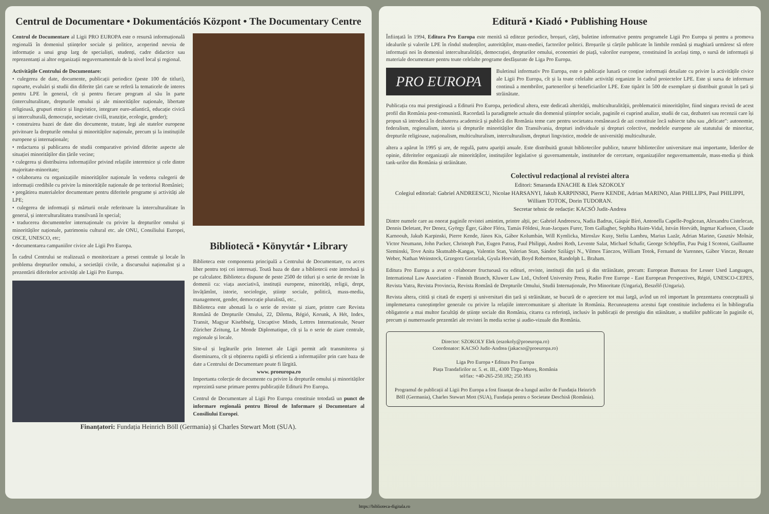Centrul de Documentare • Dokumentációs Központ • The Documentary Centre
Centrul de Documentare al Ligii PRO EUROPA este o resursă informațională regională în domeniul științelor sociale și politice, acoperind nevoia de informație a unui grup larg de specialiști, studenți, cadre didactice sau reprezentanți ai altor organizații neguvernamentale de la nivel local și regional.
Activitățile Centrului de Documentare:
• culegerea de date, documente, publicații periodice (peste 100 de titluri), rapoarte, evaluări și studii din diferite țări care se referă la tematicele de interes pentru LPE în general, cît și pentru fiecare program al său în parte (interculturalitate, drepturile omului și ale minorităților naționale, libertate religioasă, grupuri etnice și lingvistice, integrare euro-atlantică, educație civică și interculturală, democrație, societate civilă, tranziție, ecologie, gender);
• construirea bazei de date din documente, tratate, legi ale statelor europene privitoare la drepturile omului și minorităților naționale, precum și la instituțiile europene și internaționale;
• redactarea și publicarea de studii comparative privind diferite aspecte ale situației minorităților din țările vecine;
• culegerea și distribuirea informațiilor privind relațiile interetnice și cele dintre majoritate-minoritate;
• colaborarea cu organizațiile minorităților naționale în vederea culegerii de informații credibile cu privire la minoritățile naționale de pe teritoriul României;
• pregătirea materialelor documentare pentru diferitele programe și activități ale LPE;
• culegerea de informații și mărturii orale referitoare la interculturalitate în general, și interculturalitatea transilvană în special;
• traducerea documentelor internaționale cu privire la drepturilor omului și minorităților naționale, patrimoniu cultural etc. ale ONU, Consiliului Europei, OSCE, UNESCO, etc;
• documentarea campaniilor civice ale Ligii Pro Europa.
În cadrul Centrului se realizează o monitorizare a presei centrale și locale în problema drepturilor omului, a societății civile, a discursului naționalist și a prezentării diferitelor activități ale Ligii Pro Europa.
Bibliotecă • Könyvtár • Library
Biblioteca este componenta principală a Centrului de Documentare, cu acces liber pentru toți cei interesați. Toată baza de date a bibliotecii este introdusă și pe calculator. Biblioteca dispune de peste 2500 de titluri și o serie de reviste în domenii ca: viața asociativă, instituții europene, minorități, religii, drept, învățămînt, istorie, sociologie, științe sociale, politică, mass-media, management, gender, democrație pluralistă, etc..
Biblioteca este abonată la o serie de reviste și ziare, printre care Revista Română de Drepturile Omului, 22, Dilema, Régió, Korunk, A Hét, Index, Transit, Magyar Kisebbség, Uncaptive Minds, Lettres Internationale, Neuer Züricher Zeitung, Le Monde Diplomatique, cît și la o serie de ziare centrale, regionale și locale.
Site-ul și legăturile prin Internet ale Ligii permit atît transmiterea și diseminarea, cît și obținerea rapidă și eficientă a informațiilor prin care baza de date a Centrului de Documentare poate fi lărgită.
www. proeuropa.ro
Importanta colecție de documente cu privire la drepturile omului și minorităților reprezintă surse primare pentru publicațiile Editurii Pro Europa.
Centrul de Documentare al Ligii Pro Europa constituie totodată un punct de informare regională pentru Biroul de Informare și Documentare al Consiliului Europei.
Finanțatori: Fundația Heinrich Böll (Germania) și Charles Stewart Mott (SUA).
Editură • Kiadó • Publishing House
Înființată în 1994, Editura Pro Europa este menită să editeze periodice, broșuri, cărți, buletine informative pentru programele Ligii Pro Europa și pentru a promova idealurile și valorile LPE în rîndul studenților, autorităților, mass-mediei, factorilor politici. Broșurile și cărțile publicate în limbile română și maghiară urmăresc să ofere informații noi în domeniul interculturalității, democrației, drepturilor omului, economiei de piață, valorilor europene, constituind în același timp, o sursă de informații și materiale documentare pentru toate celelalte programe desfășurate de Liga Pro Europa.
PRO EUROPA
Buletinul informativ Pro Europa, este o publicație lunară ce conține informații detailate cu privire la activitățile civice ale Ligii Pro Europa, cît și la toate celelalte activități organizte în cadrul proiectelor LPE. Este și sursa de informare continuă a membrilor, partenerilor și beneficiarilor LPE. Este tipărit în 500 de exemplare și distribuit gratuit în țară și străinătate.
Publicația cea mai prestigioasă a Editurii Pro Europa, periodicul altera, este dedicată alterității, multiculturalității, problematicii minorităților, fiind singura revistă de acest profil din România post-comunistă. Racordată la paradigmele actuale din domeniul științelor sociale, paginile ei cuprind analize, studii de caz, dezbateri sau recenzii care își propun să introducă în dezbaterea academică și publică din România teme care pentru societatea românească de azi constituie încă subiecte tabu sau „delicate": autonomie, federalism, regionalism, istoria și drepturile minorităților din Transilvania, drepturi individuale și drepturi colective, modelele europene ale statutului de minoritar, drepturile religioase, naționalism, multiculturalism, interculturalism, drepturi lingvistice, modele de universități multiculturale.
altera a apărut în 1995 și are, de regulă, patru apariții anuale. Este distribuită gratuit bibliotecilor publice, tuturor bibliotecilor universitare mai importante, liderilor de opinie, diferitelor organizații ale minorităților, instituțiilor legislative și guvernamentale, institutelor de cercetare, organizațiilor neguvernamentale, mass-media și think tank-urilor din România și străinătate.
Colectivul redacțional al revistei altera
Editori: Smaranda ENACHE & Elek SZOKOLY
Colegiul editorial: Gabriel ANDREESCU, Nicolae HARSANYI, Jakub KARPINSKI, Pierre KENDE, Adrian MARINO, Alan PHILLIPS, Paul PHILIPPI, William TOTOK, Dorin TUDORAN.
Secretar tehnic de redacție: KACSÓ Judit-Andrea
Dintre numele care au onorat paginile revistei amintim, printre alții, pe: Gabriel Andreescu, Nadia Badrus, Gáspár Bíró, Antonella Capelle-Pogăcean, Alexandru Cistelecan, Dennis Deletant, Per Denez, György Éger, Gábor Flóra, Tamás Földesi, Jean-Jacques Furer, Tom Gallagher, Sephiba Haim-Vidal, István Horváth, Ingmar Karlsson, Claude Karnoouh, Jakub Karpinski, Pierre Kende, János Kis, Gábor Kolumbán, Will Kymlicka, Miroslav Kusy, Steliu Lambru, Marius Lazăr, Adrian Marino, Gusztáv Molnár, Victor Neumann, John Packer, Christoph Pan, Eugen Patraș, Paul Philippi, Andrei Roth, Levente Salat, Michael Schafir, George Schöpflin, Pau Puig I Scotoni, Guillaume Sieminski, Tove Anita Skutnabb-Kangas, Valentin Stan, Valerian Stan, Sándor Szilágyi N., Vilmos Tánczos, William Totok, Fernand de Varennes, Gábor Vincze, Renate Weber, Nathan Weinstock, Grzegorz Gorzelak, Gyula Horváth, Boyd Robertson, Randolph L. Braham.
Editura Pro Europa a avut o colaborare fructuoasă cu edituri, reviste, instituții din țară și din străinătate, precum: European Bureaux for Lesser Used Languages, International Law Association - Finnish Branch, Kluwer Law Ltd., Oxford University Press, Radio Free Europe - East European Perspectives, Régió, UNESCO-CEPES, Revista Vatra, Revista Provincia, Revista Română de Drepturile Omului, Studii Internaționale, Pro Minoritate (Ungaria), Beszélő (Ungaria).
Revista altera, citită și citată de experți și universitari din țară și străinătate, se bucură de o apreciere tot mai largă, avînd un rol important în prezentarea conceptuală și implemetarea cunoștințelor generale cu privire la relațiile intercomunitare și alteritate în România. Recunoașterea acestui fapt constituie includerea ei în bibliografia obligatorie a mai multor facultăți de științe sociale din România, citarea ca referință, inclusiv în publicații de prestigiu din stăinătate, a studiilor publicate în paginile ei, precum și numeroasele prezentări ale revistei în media scrise și audio-vizuale din România.
Director: SZOKOLY Elek (eszokoly@proeuropa.ro)
Coordonator: KACSÓ Judit-Andrea (jakacso@proeuropa.ro)
Liga Pro Europa • Editura Pro Europa
Piața Trandafirilor nr. 5. et. III., 4300 Tîrgu-Mureș, România
tel/fax: +40-265-250.182; 250.183
Programul de publicații al Ligii Pro Europa a fost finanțat de-a lungul anilor de Fundația Heinrich Böll (Germania), Charles Stewart Mott (SUA), Fundația pentru o Societate Deschisă (România).
https://biblioteca-digitala.ro